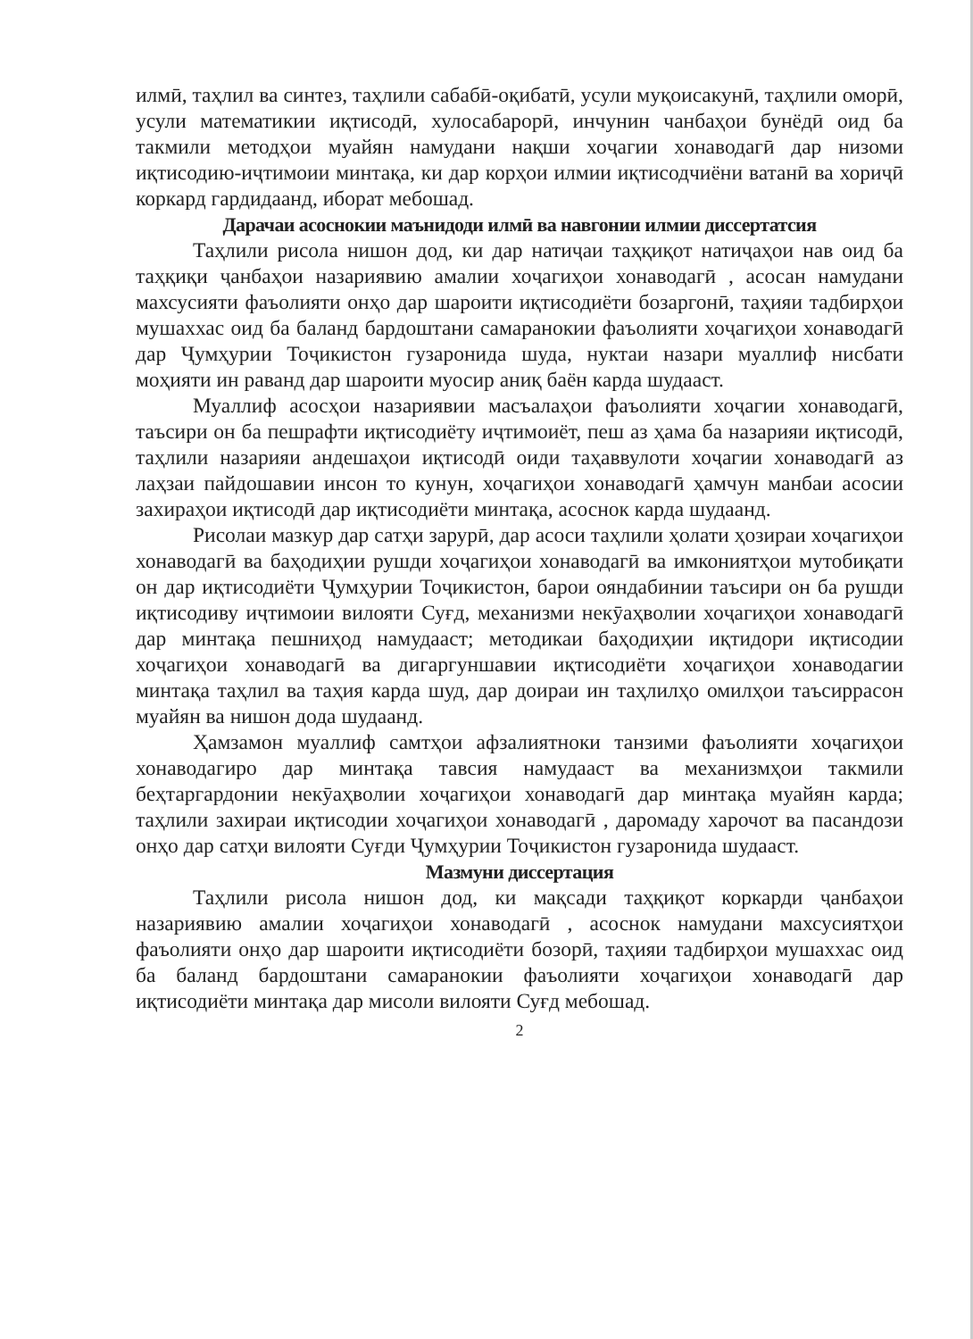илмӣ, таҳлил ва синтез, таҳлили сабабӣ-оқибатӣ, усули муқоисакунӣ, таҳлили оморӣ, усули математикии иқтисодӣ, хулосабарорӣ, инчунин чанбаҳои бунёдӣ оид ба такмили методҳои муайян намудани нақши хоҷагии хонаводагӣ дар низоми иқтисодию-иҷтимоии минтақа, ки дар корҳои илмии иқтисодчиёни ватанӣ ва хориҷӣ коркард гардидаанд, иборат мебошад.
Дарачаи асоснокии маънидоди илмӣ ва навгонии илмии диссертатсия
Таҳлили рисола нишон дод, ки дар натиҷаи таҳқиқот натиҷаҳои нав оид ба таҳқиқи ҷанбаҳои назариявию амалии хоҷагиҳои хонаводагӣ , асосан намудани махсусияти фаъолияти онҳо дар шароити иқтисодиёти бозаргонӣ, таҳияи тадбирҳои мушаххас оид ба баланд бардоштани самаранокии фаъолияти хоҷагиҳои хонаводагӣ дар Ҷумҳурии Тоҷикистон гузаронида шуда, нуктаи назари муаллиф нисбати моҳияти ин раванд дар шароити муосир аниқ баён карда шудааст.
Муаллиф асосҳои назариявии масъалаҳои фаъолияти хоҷагии хонаводагӣ, таъсири он ба пешрафти иқтисодиёту иҷтимоиёт, пеш аз ҳама ба назарияи иқтисодӣ, таҳлили назарияи андешаҳои иқтисодӣ оиди таҳаввулоти хоҷагии хонаводагӣ аз лаҳзаи пайдошавии инсон то кунун, хоҷагиҳои хонаводагӣ ҳамчун манбаи асосии захираҳои иқтисодӣ дар иқтисодиёти минтақа, асоснок карда шудаанд.
Рисолаи мазкур дар сатҳи зарурӣ, дар асоси таҳлили ҳолати ҳозираи хоҷагиҳои хонаводагӣ ва баҳодиҳии рушди хоҷагиҳои хонаводагӣ ва имкониятҳои мутобиқати он дар иқтисодиёти Ҷумҳурии Тоҷикистон, барои ояндабинии таъсири он ба рушди иқтисодиву иҷтимоии вилояти Суғд, механизми некӯаҳволии хоҷагиҳои хонаводагӣ дар минтақа пешниҳод намудааст; методикаи баҳодиҳии иқтидори иқтисодии хоҷагиҳои хонаводагӣ ва дигаргуншавии иқтисодиёти хоҷагиҳои хонаводагии минтақа таҳлил ва таҳия карда шуд, дар доираи ин таҳлилҳо омилҳои таъсиррасон муайян ва нишон дода шудаанд.
Ҳамзамон муаллиф самтҳои афзалиятноки танзими фаъолияти хоҷагиҳои хонаводагиро дар минтақа тавсия намудааст ва механизмҳои такмили беҳтаргардонии некӯаҳволии хоҷагиҳои хонаводагӣ дар минтақа муайян карда; таҳлили захираи иқтисодии хоҷагиҳои хонаводагӣ , даромаду харочот ва пасандози онҳо дар сатҳи вилояти Суғди Ҷумҳурии Тоҷикистон гузаронида шудааст.
Мазмуни диссертация
Таҳлили рисола нишон дод, ки мақсади таҳқиқот коркарди ҷанбаҳои назариявию амалии хоҷагиҳои хонаводагӣ , асоснок намудани махсусиятҳои фаъолияти онҳо дар шароити иқтисодиёти бозорӣ, таҳияи тадбирҳои мушаххас оид ба баланд бардоштани самаранокии фаъолияти хоҷагиҳои хонаводагӣ дар иқтисодиёти минтақа дар мисоли вилояти Суғд мебошад.
2